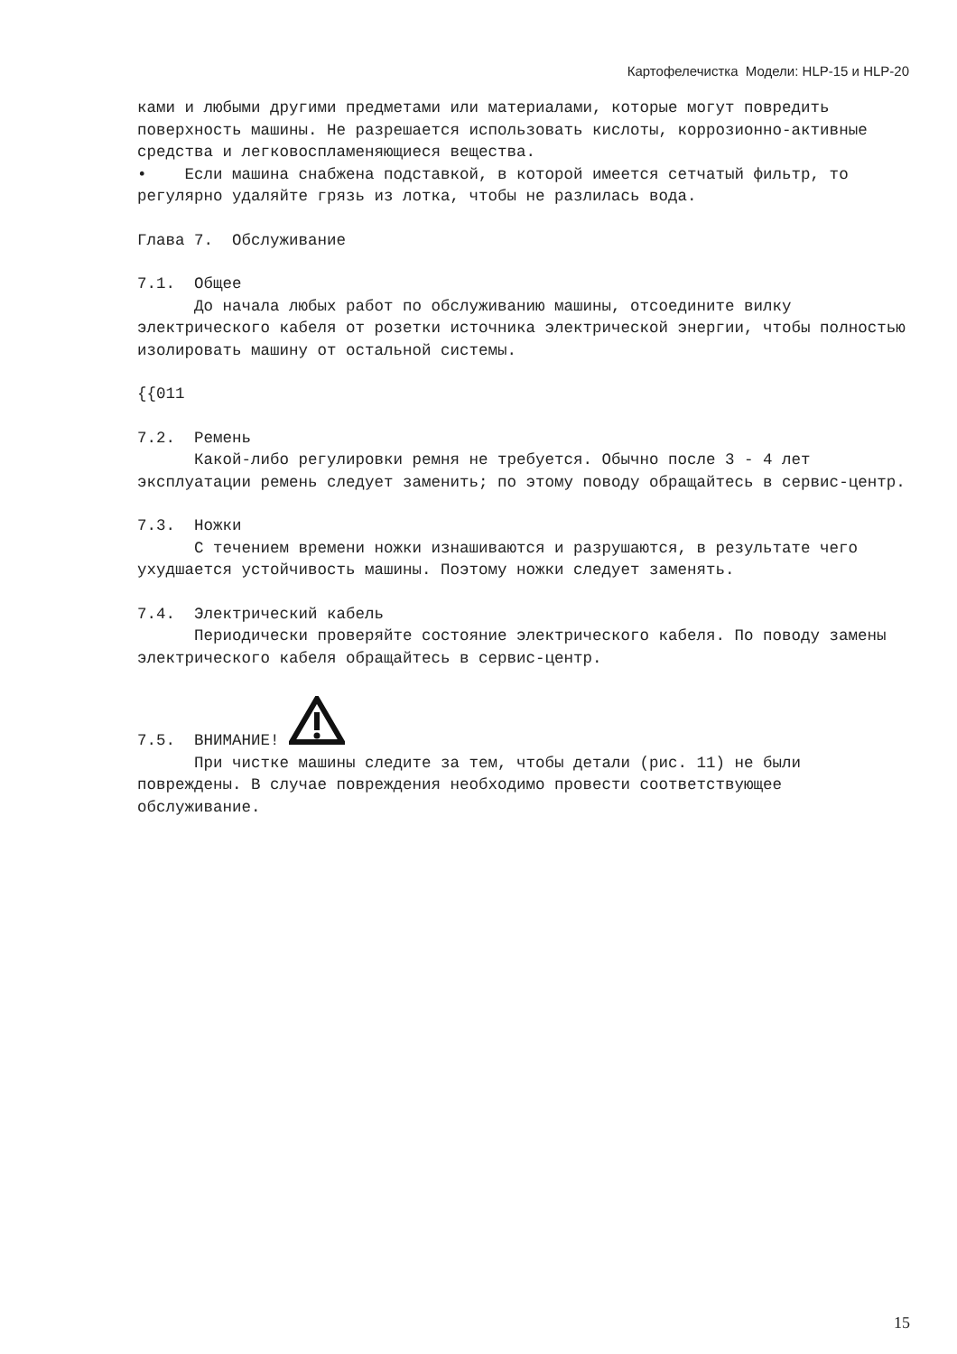Картофелечистка Модели: HLP-15 и HLP-20
ками и любыми другими предметами или материалами, которые могут повредить поверхность машины. Не разрешается использовать кислоты, коррозионно-активные средства и легковоспламеняющиеся вещества.
• Если машина снабжена подставкой, в которой имеется сетчатый фильтр, то регулярно удаляйте грязь из лотка, чтобы не разлилась вода.
Глава 7. Обслуживание
7.1. Общее
До начала любых работ по обслуживанию машины, отсоедините вилку электрического кабеля от розетки источника электрической энергии, чтобы полностью изолировать машину от остальной системы.
{{011
7.2. Ремень
Какой-либо регулировки ремня не требуется. Обычно после 3 - 4 лет эксплуатации ремень следует заменить; по этому поводу обращайтесь в сервис-центр.
7.3. Ножки
С течением времени ножки изнашиваются и разрушаются, в результате чего ухудшается устойчивость машины. Поэтому ножки следует заменять.
7.4. Электрический кабель
Периодически проверяйте состояние электрического кабеля. По поводу замены электрического кабеля обращайтесь в сервис-центр.
7.5. ВНИМАНИЕ!
При чистке машины следите за тем, чтобы детали (рис. 11) не были повреждены. В случае повреждения необходимо провести соответствующее обслуживание.
15